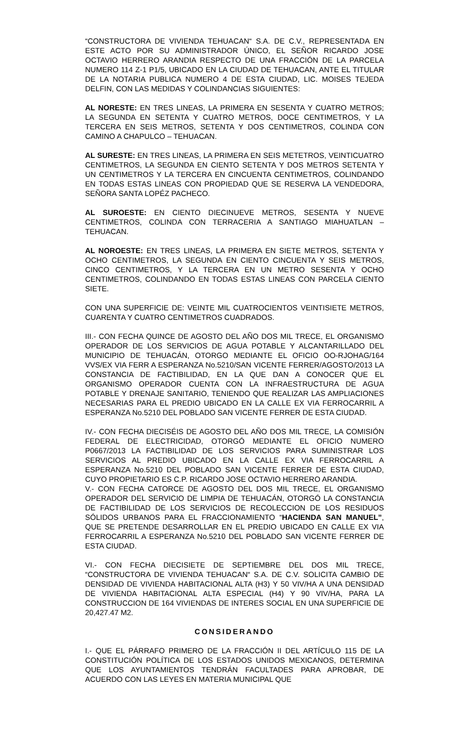“CONSTRUCTORA DE VIVIENDA TEHUACAN“ S.A. DE C.V., REPRESENTADA EN ESTE ACTO POR SU ADMINISTRADOR ÚNICO, EL SEÑOR RICARDO JOSE OCTAVIO HERRERO ARANDIA RESPECTO DE UNA FRACCIÓN DE LA PARCELA NUMERO 114 Z-1 P1/5, UBICADO EN LA CIUDAD DE TEHUACAN, ANTE EL TITULAR DE LA NOTARIA PUBLICA NUMERO 4 DE ESTA CIUDAD, LIC. MOISES TEJEDA DELFIN, CON LAS MEDIDAS Y COLINDANCIAS SIGUIENTES:
AL NORESTE: EN TRES LINEAS, LA PRIMERA EN SESENTA Y CUATRO METROS; LA SEGUNDA EN SETENTA Y CUATRO METROS, DOCE CENTIMETROS, Y LA TERCERA EN SEIS METROS, SETENTA Y DOS CENTIMETROS, COLINDA CON CAMINO A CHAPULCO – TEHUACAN.
AL SURESTE: EN TRES LINEAS, LA PRIMERA EN SEIS METETROS, VEINTICUATRO CENTIMETROS, LA SEGUNDA EN CIENTO SETENTA Y DOS METROS SETENTA Y UN CENTIMETROS Y LA TERCERA EN CINCUENTA CENTIMETROS, COLINDANDO EN TODAS ESTAS LINEAS CON PROPIEDAD QUE SE RESERVA LA VENDEDORA, SEÑORA SANTA LOPÉZ PACHECO.
AL SUROESTE: EN CIENTO DIECINUEVE METROS, SESENTA Y NUEVE CENTIMETROS, COLINDA CON TERRACERIA A SANTIAGO MIAHUATLAN – TEHUACAN.
AL NOROESTE: EN TRES LINEAS, LA PRIMERA EN SIETE METROS, SETENTA Y OCHO CENTIMETROS, LA SEGUNDA EN CIENTO CINCUENTA Y SEIS METROS, CINCO CENTIMETROS, Y LA TERCERA EN UN METRO SESENTA Y OCHO CENTIMETROS, COLINDANDO EN TODAS ESTAS LINEAS CON PARCELA CIENTO SIETE.
CON UNA SUPERFICIE DE: VEINTE MIL CUATROCIENTOS VEINTISIETE METROS, CUARENTA Y CUATRO CENTIMETROS CUADRADOS.
III.- CON FECHA QUINCE DE AGOSTO DEL AÑO DOS MIL TRECE, EL ORGANISMO OPERADOR DE LOS SERVICIOS DE AGUA POTABLE Y ALCANTARILLADO DEL MUNICIPIO DE TEHUACÁN, OTORGO MEDIANTE EL OFICIO OO-RJOHAG/164 VVS/EX VIA FERR A ESPERANZA No.5210/SAN VICENTE FERRER/AGOSTO/2013 LA CONSTANCIA DE FACTIBILIDAD, EN LA QUE DAN A CONOCER QUE EL ORGANISMO OPERADOR CUENTA CON LA INFRAESTRUCTURA DE AGUA POTABLE Y DRENAJE SANITARIO, TENIENDO QUE REALIZAR LAS AMPLIACIONES NECESARIAS PARA EL PREDIO UBICADO EN LA CALLE EX VIA FERROCARRIL A ESPERANZA No.5210 DEL POBLADO SAN VICENTE FERRER DE ESTA CIUDAD.
IV.- CON FECHA DIECISÉIS DE AGOSTO DEL AÑO DOS MIL TRECE, LA COMISIÓN FEDERAL DE ELECTRICIDAD, OTORGÓ MEDIANTE EL OFICIO NUMERO P0667/2013 LA FACTIBILIDAD DE LOS SERVICIOS PARA SUMINISTRAR LOS SERVICIOS AL PREDIO UBICADO EN LA CALLE EX VIA FERROCARRIL A ESPERANZA No.5210 DEL POBLADO SAN VICENTE FERRER DE ESTA CIUDAD, CUYO PROPIETARIO ES C.P. RICARDO JOSE OCTAVIO HERRERO ARANDIA.
V.- CON FECHA CATORCE DE AGOSTO DEL DOS MIL TRECE, EL ORGANISMO OPERADOR DEL SERVICIO DE LIMPIA DE TEHUACÁN, OTORGÓ LA CONSTANCIA DE FACTIBILIDAD DE LOS SERVICIOS DE RECOLECCION DE LOS RESIDUOS SÓLIDOS URBANOS PARA EL FRACCIONAMIENTO “HACIENDA SAN MANUEL”, QUE SE PRETENDE DESARROLLAR EN EL PREDIO UBICADO EN CALLE EX VIA FERROCARRIL A ESPERANZA No.5210 DEL POBLADO SAN VICENTE FERRER DE ESTA CIUDAD.
VI.- CON FECHA DIECISIETE DE SEPTIEMBRE DEL DOS MIL TRECE, “CONSTRUCTORA DE VIVIENDA TEHUACAN“ S.A. DE C.V. SOLICITA CAMBIO DE DENSIDAD DE VIVIENDA HABITACIONAL ALTA (H3) Y 50 VIV/HA A UNA DENSIDAD DE VIVIENDA HABITACIONAL ALTA ESPECIAL (H4) Y 90 VIV/HA, PARA LA CONSTRUCCION DE 164 VIVIENDAS DE INTERES SOCIAL EN UNA SUPERFICIE DE 20,427.47 M2.
CONSIDERANDO
I.- QUE EL PÁRRAFO PRIMERO DE LA FRACCIÓN II DEL ARTÍCULO 115 DE LA CONSTITUCIÓN POLÍTICA DE LOS ESTADOS UNIDOS MEXICANOS, DETERMINA QUE LOS AYUNTAMIENTOS TENDRÁN FACULTADES PARA APROBAR, DE ACUERDO CON LAS LEYES EN MATERIA MUNICIPAL QUE